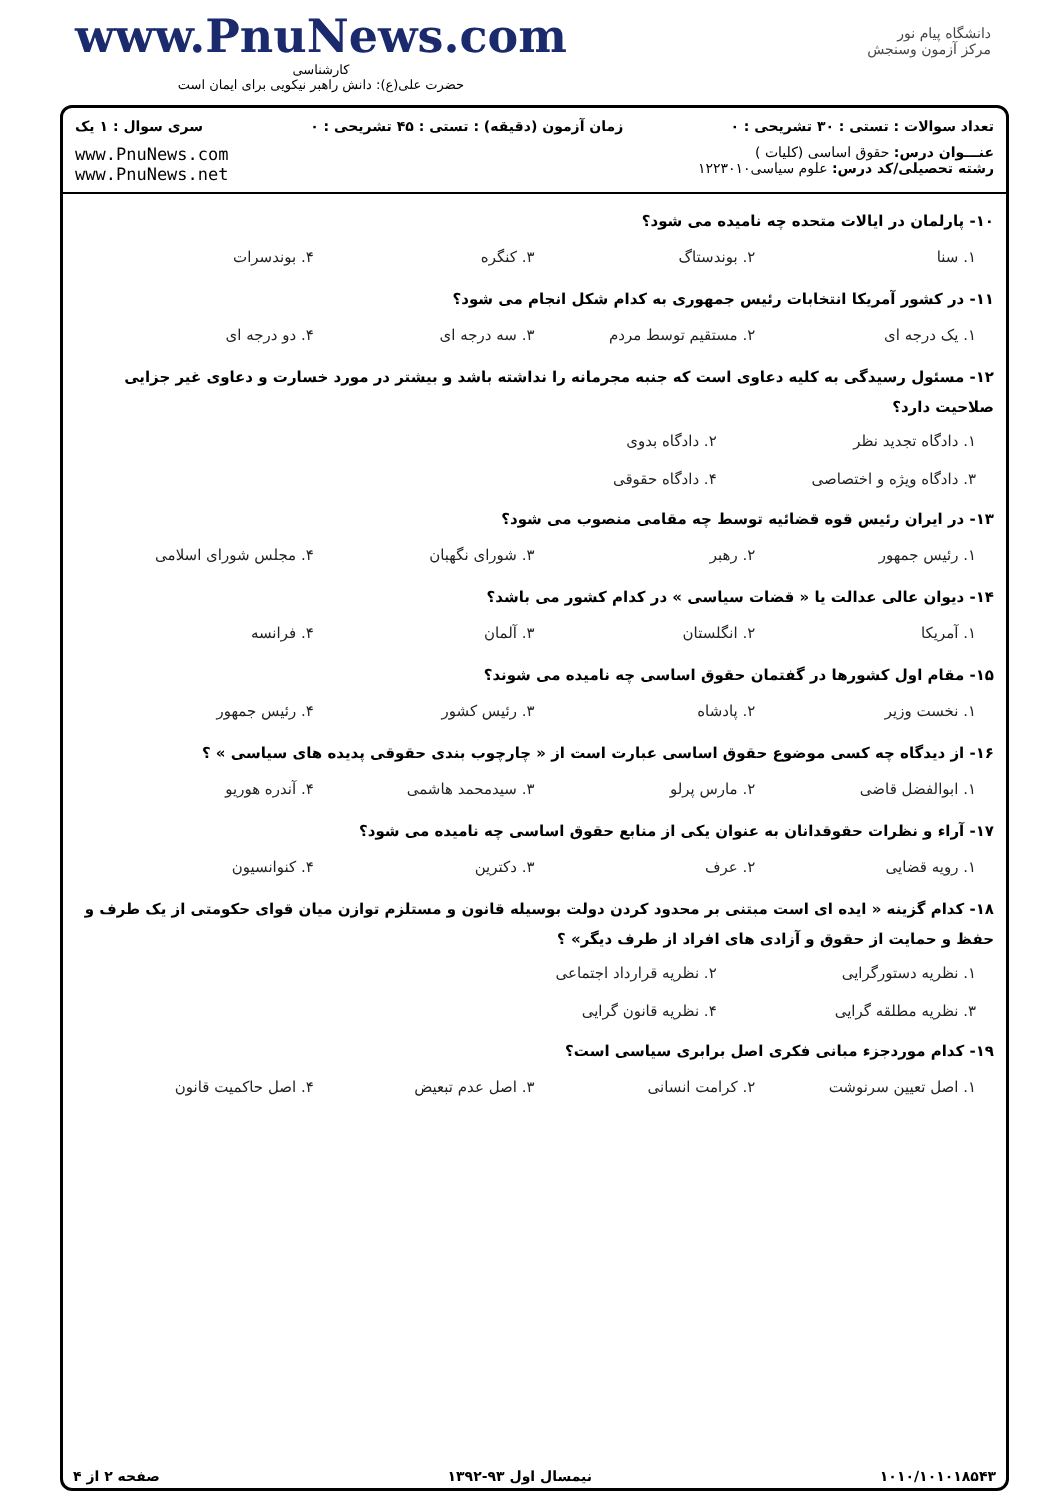www.PnuNews.com
کارشناسی
حضرت علی(ع): دانش راهبر نیکویی برای ایمان است
دانشگاه پیام نور
مرکز آزمون وسنجش
تعداد سوالات : تستی : ۳۰ تشریحی : ۰ زمان آزمون (دقیقه) : تستی : ۴۵ تشریحی : ۰ سری سوال : ۱ یک
عنـــوان درس: حقوق اساسی (کلیات )
رشته تحصیلی/کد درس: علوم سیاسی۱۲۲۳۰۱۰
www.PnuNews.com
www.PnuNews.net
۱۰- پارلمان در ایالات متحده چه نامیده می شود؟
۱. سنا ۲. بوندستاگ ۳. کنگره ۴. بوندسرات
۱۱- در کشور آمریکا انتخابات رئیس جمهوری به کدام شکل انجام می شود؟
۱. یک درجه ای ۲. مستقیم توسط مردم ۳. سه درجه ای ۴. دو درجه ای
۱۲- مسئول رسیدگی به کلیه دعاوی است که جنبه مجرمانه را نداشته باشد و بیشتر در مورد خسارت و دعاوی غیر جزایی صلاحیت دارد؟
۱. دادگاه تجدید نظر ۲. دادگاه بدوی ۳. دادگاه ویژه و اختصاصی ۴. دادگاه حقوقی
۱۳- در ایران رئیس قوه قضائیه توسط چه مقامی منصوب می شود؟
۱. رئیس جمهور ۲. رهبر ۳. شورای نگهبان ۴. مجلس شورای اسلامی
۱۴- دیوان عالی عدالت یا « قضات سیاسی » در کدام کشور می باشد؟
۱. آمریکا ۲. انگلستان ۳. آلمان ۴. فرانسه
۱۵- مقام اول کشورها در گفتمان حقوق اساسی چه نامیده می شوند؟
۱. نخست وزیر ۲. پادشاه ۳. رئیس کشور ۴. رئیس جمهور
۱۶- از دیدگاه چه کسی موضوع حقوق اساسی عبارت است از « چارچوب بندی حقوقی پدیده های سیاسی » ؟
۱. ابوالفضل قاضی ۲. مارس پرلو ۳. سیدمحمد هاشمی ۴. آندره هوریو
۱۷- آراء و نظرات حقوقدانان به عنوان یکی از منابع حقوق اساسی چه نامیده می شود؟
۱. رویه قضایی ۲. عرف ۳. دکترین ۴. کنوانسیون
۱۸- کدام گزینه « ایده ای است مبتنی بر محدود کردن دولت بوسیله قانون و مستلزم توازن میان قوای حکومتی از یک طرف و حفظ و حمایت از حقوق و آزادی های افراد از طرف دیگر» ؟
۱. نظریه دستورگرایی ۲. نظریه قرارداد اجتماعی ۳. نظریه مطلقه گرایی ۴. نظریه قانون گرایی
۱۹- کدام موردجزء مبانی فکری اصل برابری سیاسی است؟
۱. اصل تعیین سرنوشت ۲. کرامت انسانی ۳. اصل عدم تبعیض ۴. اصل حاکمیت قانون
۱۰۱۰/۱۰۱۰۱۸۵۴۳ نیمسال اول ۹۳-۱۳۹۲ صفحه ۲ از ۴